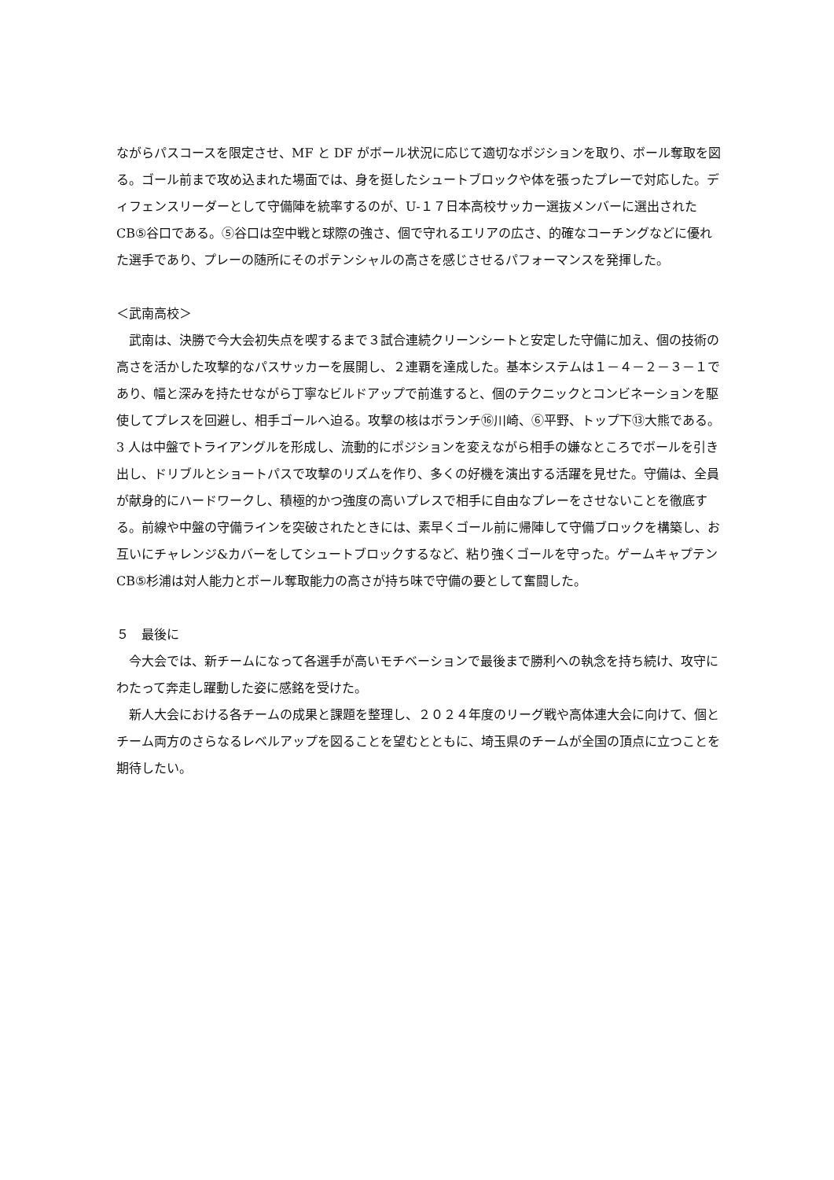ながらパスコースを限定させ、MF と DF がボール状況に応じて適切なポジションを取り、ボール奪取を図る。ゴール前まで攻め込まれた場面では、身を挺したシュートブロックや体を張ったプレーで対応した。ディフェンスリーダーとして守備陣を統率するのが、U-１７日本高校サッカー選抜メンバーに選出された CB⑤谷口である。⑤谷口は空中戦と球際の強さ、個で守れるエリアの広さ、的確なコーチングなどに優れた選手であり、プレーの随所にそのポテンシャルの高さを感じさせるパフォーマンスを発揮した。
＜武南高校＞
　武南は、決勝で今大会初失点を喫するまで３試合連続クリーンシートと安定した守備に加え、個の技術の高さを活かした攻撃的なパスサッカーを展開し、２連覇を達成した。基本システムは１－４－２－３－１であり、幅と深みを持たせながら丁寧なビルドアップで前進すると、個のテクニックとコンビネーションを駆使してプレスを回避し、相手ゴールへ迫る。攻撃の核はボランチ⑯川崎、⑥平野、トップ下⑬大熊である。3 人は中盤でトライアングルを形成し、流動的にポジションを変えながら相手の嫌なところでボールを引き出し、ドリブルとショートパスで攻撃のリズムを作り、多くの好機を演出する活躍を見せた。守備は、全員が献身的にハードワークし、積極的かつ強度の高いプレスで相手に自由なプレーをさせないことを徹底する。前線や中盤の守備ラインを突破されたときには、素早くゴール前に帰陣して守備ブロックを構築し、お互いにチャレンジ&カバーをしてシュートブロックするなど、粘り強くゴールを守った。ゲームキャプテン CB⑤杉浦は対人能力とボール奪取能力の高さが持ち味で守備の要として奮闘した。
５　最後に
　今大会では、新チームになって各選手が高いモチベーションで最後まで勝利への執念を持ち続け、攻守にわたって奔走し躍動した姿に感銘を受けた。
　新人大会における各チームの成果と課題を整理し、２０２４年度のリーグ戦や高体連大会に向けて、個とチーム両方のさらなるレベルアップを図ることを望むとともに、埼玉県のチームが全国の頂点に立つことを期待したい。